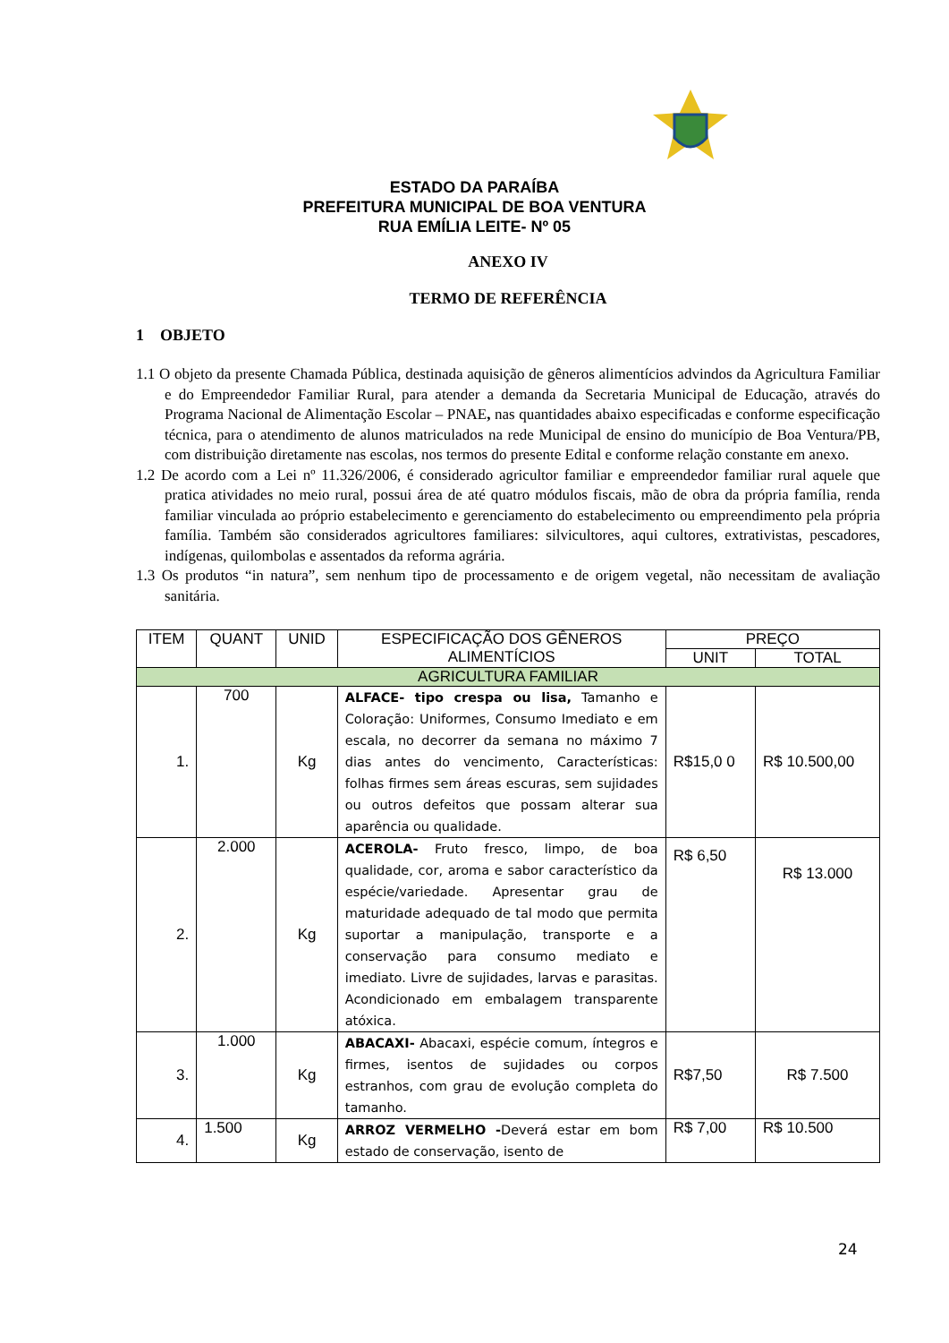ESTADO DA PARAÍBA
PREFEITURA MUNICIPAL DE BOA VENTURA
RUA EMÍLIA LEITE- Nº 05
ANEXO IV
TERMO DE REFERÊNCIA
1 OBJETO
1.1 O objeto da presente Chamada Pública, destinada aquisição de gêneros alimentícios advindos da Agricultura Familiar e do Empreendedor Familiar Rural, para atender a demanda da Secretaria Municipal de Educação, através do Programa Nacional de Alimentação Escolar – PNAE, nas quantidades abaixo especificadas e conforme especificação técnica, para o atendimento de alunos matriculados na rede Municipal de ensino do município de Boa Ventura/PB, com distribuição diretamente nas escolas, nos termos do presente Edital e conforme relação constante em anexo.
1.2 De acordo com a Lei nº 11.326/2006, é considerado agricultor familiar e empreendedor familiar rural aquele que pratica atividades no meio rural, possui área de até quatro módulos fiscais, mão de obra da própria família, renda familiar vinculada ao próprio estabelecimento e gerenciamento do estabelecimento ou empreendimento pela própria família. Também são considerados agricultores familiares: silvicultores, aqui cultores, extrativistas, pescadores, indígenas, quilombolas e assentados da reforma agrária.
1.3 Os produtos “in natura”, sem nenhum tipo de processamento e de origem vegetal, não necessitam de avaliação sanitária.
| ITEM | QUANT | UNID | ESPECIFICAÇÃO DOS GÊNEROS ALIMENTÍCIOS | PREÇO | |
| --- | --- | --- | --- | --- | --- |
| | | | | UNIT | TOTAL |
| AGRICULTURA FAMILIAR | | | | | |
| 1. | 700 | Kg | ALFACE- tipo crespa ou lisa, Tamanho e Coloração: Uniformes, Consumo Imediato e em escala, no decorrer da semana no máximo 7 dias antes do vencimento, Características: folhas firmes sem áreas escuras, sem sujidades ou outros defeitos que possam alterar sua aparência ou qualidade. | R$15,0 0 | R$ 10.500,00 |
| 2. | 2.000 | Kg | ACEROLA- Fruto fresco, limpo, de boa qualidade, cor, aroma e sabor característico da espécie/variedade. Apresentar grau de maturidade adequado de tal modo que permita suportar a manipulação, transporte e a conservação para consumo mediato e imediato. Livre de sujidades, larvas e parasitas. Acondicionado em embalagem transparente atóxica. | R$ 6,50 | R$ 13.000 |
| 3. | 1.000 | Kg | ABACAXI- Abacaxi, espécie comum, íntegros e firmes, isentos de sujidades ou corpos estranhos, com grau de evolução completa do tamanho. | R$7,50 | R$ 7.500 |
| 4. | 1.500 | Kg | ARROZ VERMELHO - Deverá estar em bom estado de conservação, isento de | R$ 7,00 | R$ 10.500 |
24